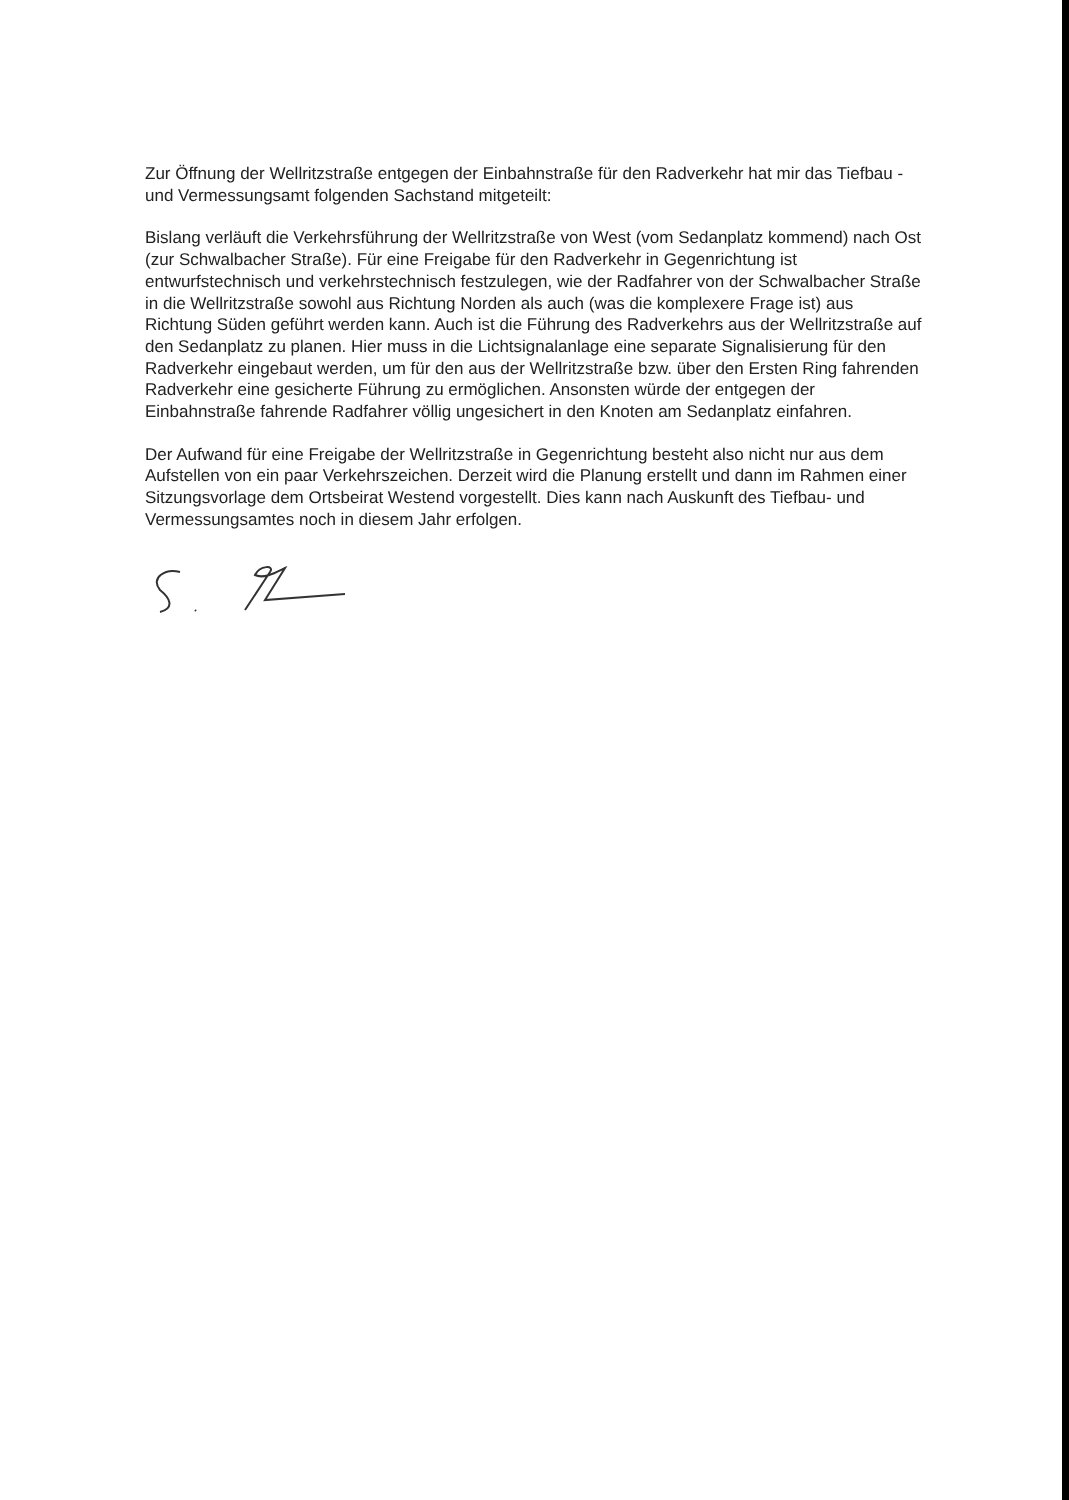Zur Öffnung der Wellritzstraße entgegen der Einbahnstraße für den Radverkehr hat mir das Tiefbau - und Vermessungsamt folgenden Sachstand mitgeteilt:
Bislang verläuft die Verkehrsführung der Wellritzstraße von West (vom Sedanplatz kommend) nach Ost (zur Schwalbacher Straße). Für eine Freigabe für den Radverkehr in Gegenrichtung ist entwurfstechnisch und verkehrstechnisch festzulegen, wie der Radfahrer von der Schwalbacher Straße in die Wellritzstraße sowohl aus Richtung Norden als auch (was die komplexere Frage ist) aus Richtung Süden geführt werden kann. Auch ist die Führung des Radverkehrs aus der Wellritzstraße auf den Sedanplatz zu planen. Hier muss in die Lichtsignalanlage eine separate Signalisierung für den Radverkehr eingebaut werden, um für den aus der Wellritzstraße bzw. über den Ersten Ring fahrenden Radverkehr eine gesicherte Führung zu ermöglichen. Ansonsten würde der entgegen der Einbahnstraße fahrende Radfahrer völlig ungesichert in den Knoten am Sedanplatz einfahren.
Der Aufwand für eine Freigabe der Wellritzstraße in Gegenrichtung besteht also nicht nur aus dem Aufstellen von ein paar Verkehrszeichen. Derzeit wird die Planung erstellt und dann im Rahmen einer Sitzungsvorlage dem Ortsbeirat Westend vorgestellt. Dies kann nach Auskunft des Tiefbau- und Vermessungsamtes noch in diesem Jahr erfolgen.